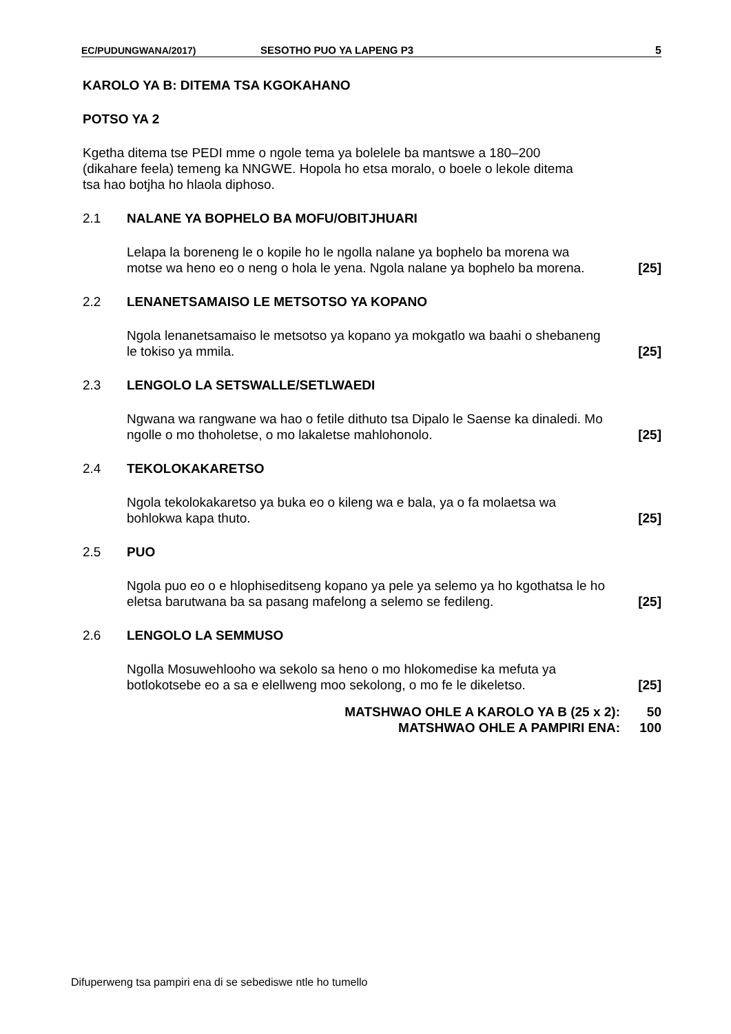EC/PUDUNGWANA/2017) SESOTHO PUO YA LAPENG P3 5
KAROLO YA B: DITEMA TSA KGOKAHANO
POTSO YA 2
Kgetha ditema tse PEDI mme o ngole tema ya bolelele ba mantswe a 180–200 (dikahare feela) temeng ka NNGWE. Hopola ho etsa moralo, o boele o lekole ditema tsa hao botjha ho hlaola diphoso.
2.1 NALANE YA BOPHELO BA MOFU/OBITJHUARI
Lelapa la boreneng le o kopile ho le ngolla nalane ya bophelo ba morena wa motse wa heno eo o neng o hola le yena. Ngola nalane ya bophelo ba morena. [25]
2.2 LENANETSAMAISO LE METSOTSO YA KOPANO
Ngola lenanetsamaiso le metsotso ya kopano ya mokgatlo wa baahi o shebaneng le tokiso ya mmila. [25]
2.3 LENGOLO LA SETSWALLE/SETLWAEDI
Ngwana wa rangwane wa hao o fetile dithuto tsa Dipalo le Saense ka dinaledi. Mo ngolle o mo thoholetse, o mo lakaletse mahlohonolo. [25]
2.4 TEKOLOKAKARETSO
Ngola tekolokakaretso ya buka eo o kileng wa e bala, ya o fa molaetsa wa bohlokwa kapa thuto. [25]
2.5 PUO
Ngola puo eo o e hlophiseditseng kopano ya pele ya selemo ya ho kgothatsa le ho eletsa barutwana ba sa pasang mafelong a selemo se fedileng. [25]
2.6 LENGOLO LA SEMMUSO
Ngolla Mosuwehlooho wa sekolo sa heno o mo hlokomedise ka mefuta ya botlokotsebe eo a sa e elellweng moo sekolong, o mo fe le dikeletso. [25]
MATSHWAO OHLE A KAROLO YA B (25 x 2): 50
MATSHWAO OHLE A PAMPIRI ENA: 100
Difuperweng tsa pampiri ena di se sebediswe ntle ho tumello